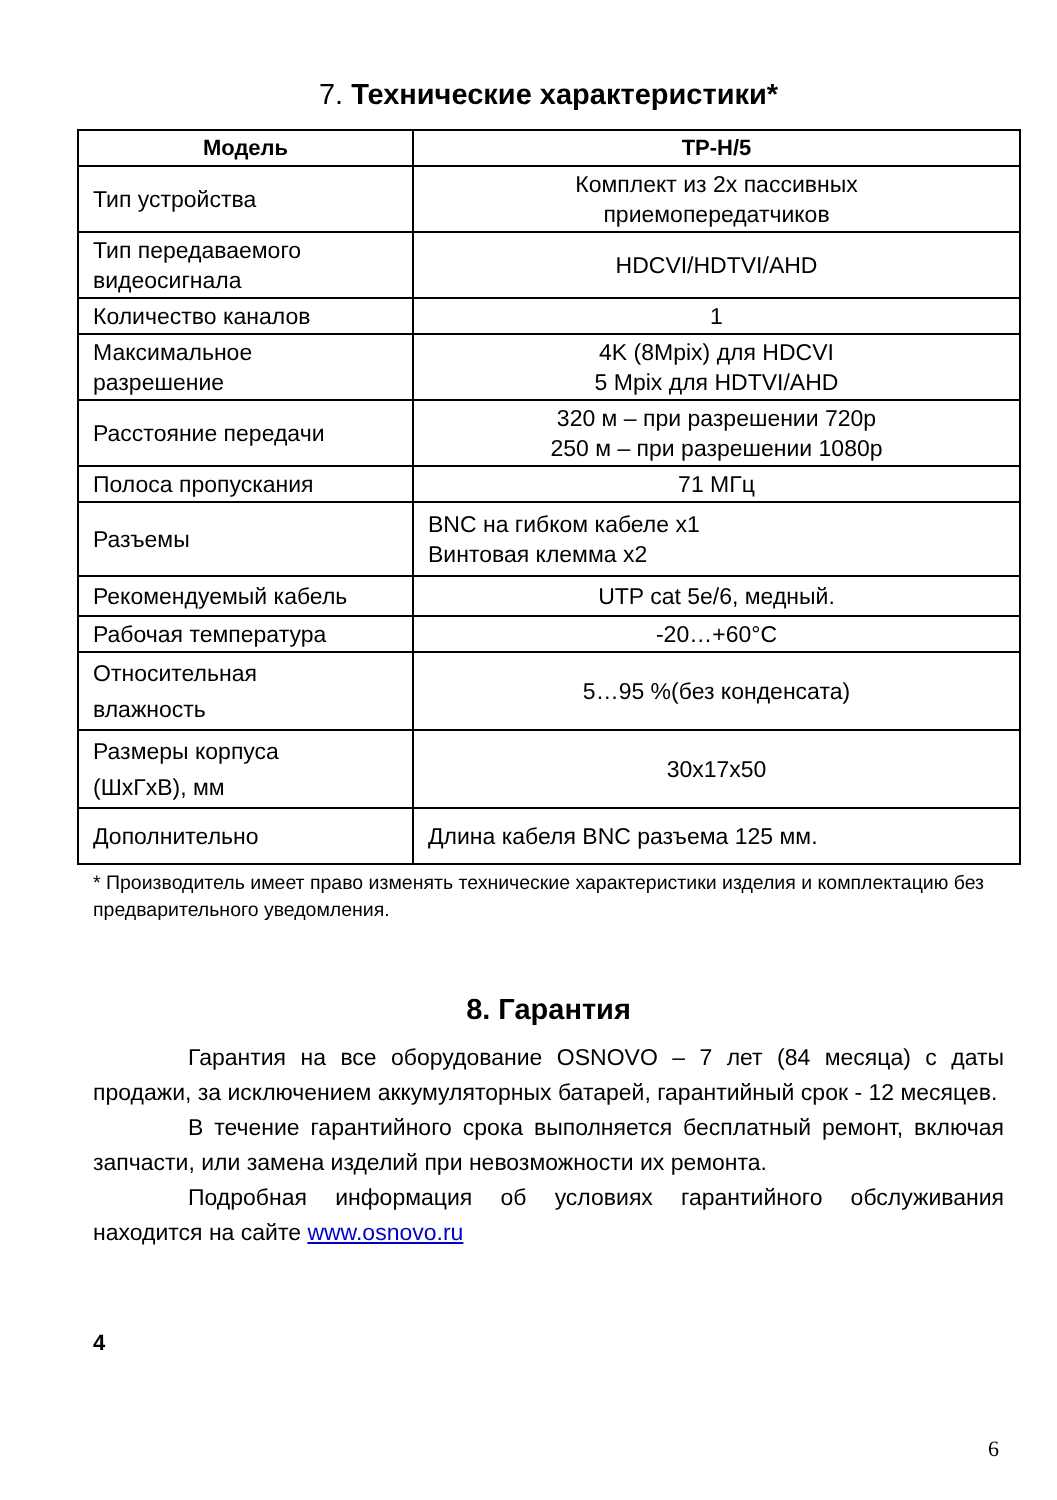7. Технические характеристики*
| Модель | TP-H/5 |
| --- | --- |
| Тип устройства | Комплект из 2х пассивных приемопередатчиков |
| Тип передаваемого видеосигнала | HDCVI/HDTVI/AHD |
| Количество каналов | 1 |
| Максимальное разрешение | 4K (8Mpix) для HDCVI 5 Mpix для HDTVI/AHD |
| Расстояние передачи | 320 м – при разрешении 720р 250 м – при разрешении 1080р |
| Полоса пропускания | 71 МГц |
| Разъемы | BNC на гибком кабеле x1 Винтовая клемма x2 |
| Рекомендуемый кабель | UTP cat 5e/6, медный. |
| Рабочая температура | -20…+60°С |
| Относительная влажность | 5…95 %(без конденсата) |
| Размеры корпуса (ШхГхВ), мм | 30x17x50 |
| Дополнительно | Длина кабеля BNC разъема 125 мм. |
* Производитель имеет право изменять технические характеристики изделия и комплектацию без предварительного уведомления.
8. Гарантия
Гарантия на все оборудование OSNOVO – 7 лет (84 месяца) с даты продажи, за исключением аккумуляторных батарей, гарантийный срок - 12 месяцев.
В течение гарантийного срока выполняется бесплатный ремонт, включая запчасти, или замена изделий при невозможности их ремонта.
Подробная информация об условиях гарантийного обслуживания находится на сайте www.osnovo.ru
4
6